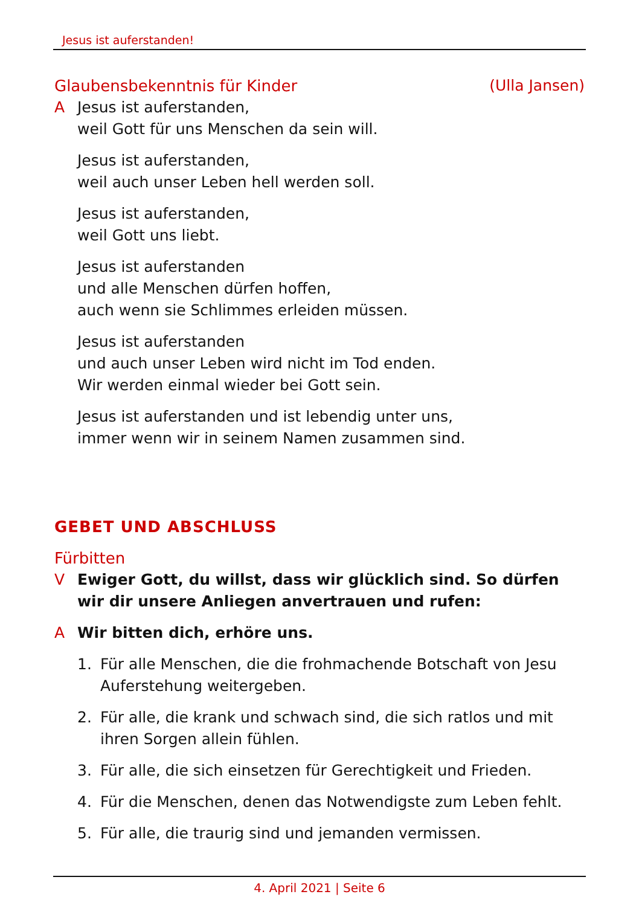Jesus ist auferstanden!
Glaubensbekenntnis für Kinder (Ulla Jansen)
A Jesus ist auferstanden,
weil Gott für uns Menschen da sein will.
Jesus ist auferstanden,
weil auch unser Leben hell werden soll.
Jesus ist auferstanden,
weil Gott uns liebt.
Jesus ist auferstanden
und alle Menschen dürfen hoffen,
auch wenn sie Schlimmes erleiden müssen.
Jesus ist auferstanden
und auch unser Leben wird nicht im Tod enden.
Wir werden einmal wieder bei Gott sein.
Jesus ist auferstanden und ist lebendig unter uns,
immer wenn wir in seinem Namen zusammen sind.
GEBET UND ABSCHLUSS
Fürbitten
V Ewiger Gott, du willst, dass wir glücklich sind. So dürfen wir dir unsere Anliegen anvertrauen und rufen:
A Wir bitten dich, erhöre uns.
1. Für alle Menschen, die die frohmachende Botschaft von Jesu Aufer­stehung weitergeben.
2. Für alle, die krank und schwach sind, die sich ratlos und mit ihren Sorgen allein fühlen.
3. Für alle, die sich einsetzen für Gerechtigkeit und Frieden.
4. Für die Menschen, denen das Notwendigste zum Leben fehlt.
5. Für alle, die traurig sind und jemanden vermissen.
4. April 2021 | Seite 6